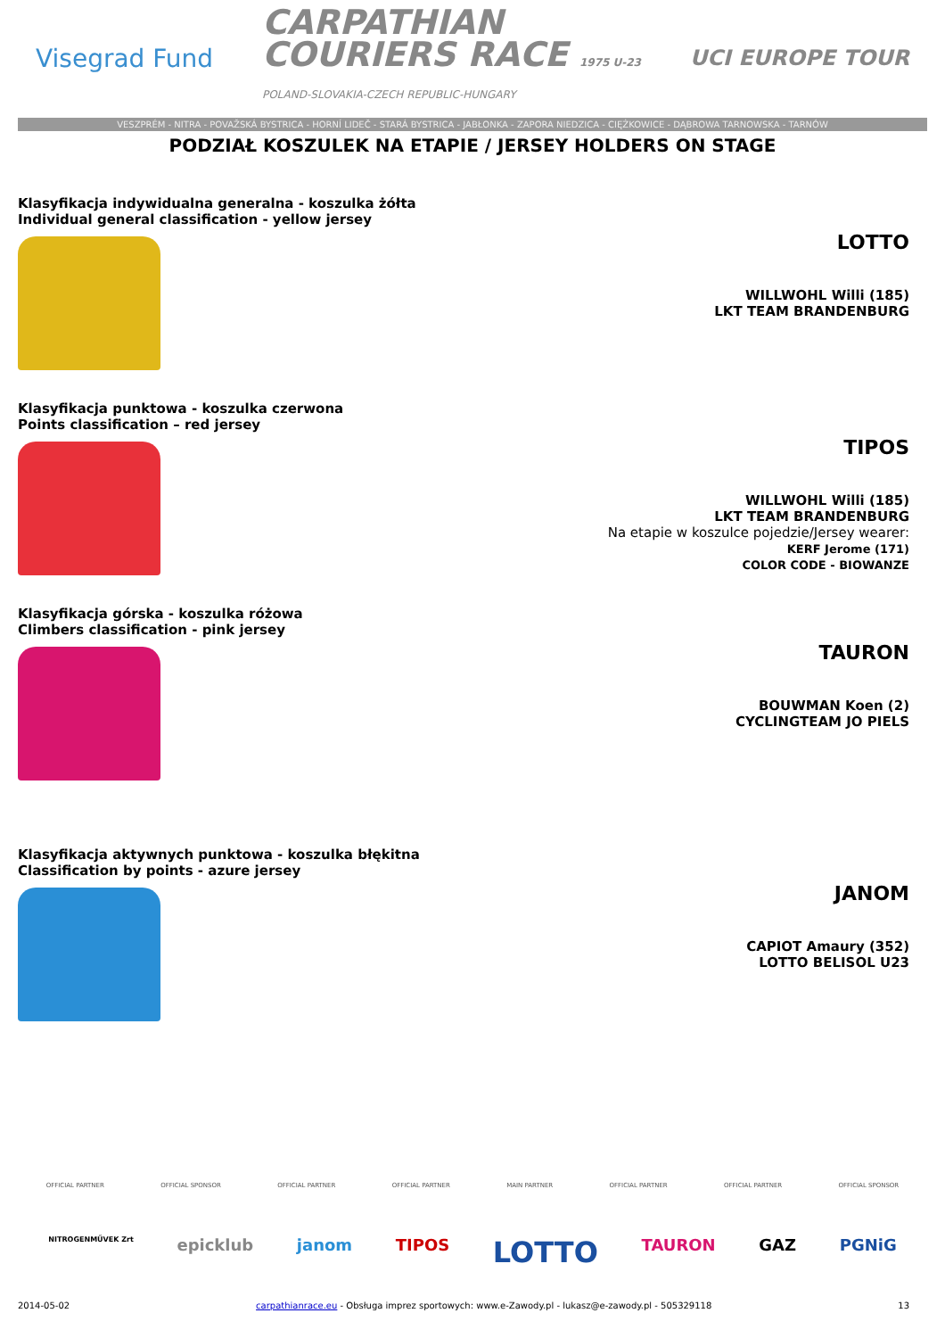Visegrad Fund
CARPATHIAN
COURIERS RACE 1975 U-23
POLAND-SLOVAKIA-CZECH REPUBLIC-HUNGARY
UCI EUROPE TOUR
VESZPRÉM - NITRA - POVAŽSKÁ BYSTRICA - HORNÍ LIDEČ - STARÁ BYSTRICA - JABŁONKA - ZAPORA NIEDZICA - CIĘŻKOWICE - DĄBROWA TARNOWSKA - TARNÓW
PODZIAŁ KOSZULEK NA ETAPIE / JERSEY HOLDERS ON STAGE
Klasyfikacja indywidualna generalna - koszulka żółta
Individual general classification - yellow jersey
LOTTO
WILLWOHL Willi (185)
LKT TEAM BRANDENBURG
Klasyfikacja punktowa - koszulka czerwona
Points classification – red jersey
TIPOS
WILLWOHL Willi (185)
LKT TEAM BRANDENBURG
Na etapie w koszulce pojedzie/Jersey wearer:
KERF Jerome (171)
COLOR CODE - BIOWANZE
Klasyfikacja górska - koszulka różowa
Climbers classification - pink jersey
TAURON
BOUWMAN Koen (2)
CYCLINGTEAM JO PIELS
Klasyfikacja aktywnych punktowa - koszulka błękitna
Classification by points - azure jersey
JANOM
CAPIOT Amaury (352)
LOTTO BELISOL U23
OFFICIAL PARTNER OFFICIAL SPONSOR OFFICIAL PARTNER OFFICIAL PARTNER MAIN PARTNER OFFICIAL PARTNER OFFICIAL PARTNER OFFICIAL SPONSOR
NITROGENMŰVEK Zrt epicklub janom TIPOS LOTTO TAURON GAZ PGNiG
2014-05-02 carpathianrace.eu - Obsługa imprez sportowych: www.e-Zawody.pl - lukasz@e-zawody.pl - 505329118 13